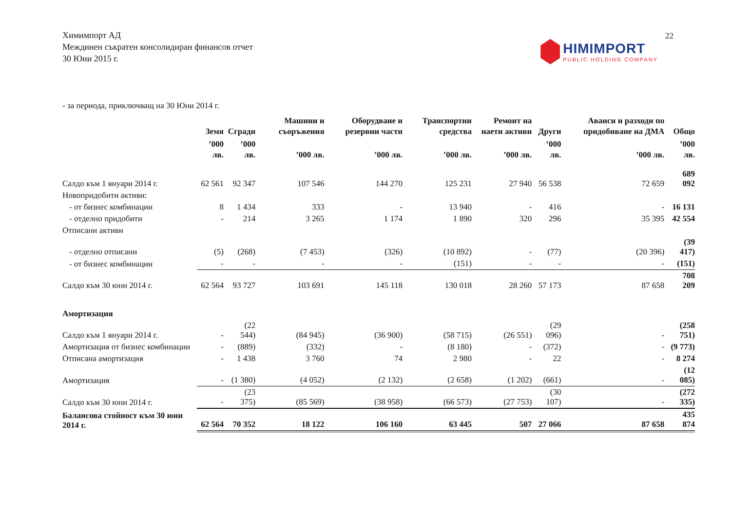22
Химимпорт АД
Междинен съкратен консолидиран финансов отчет
30 Юни 2015 г.
HIMIMPORT
PUBLIC HOLDING COMPANY
- за периода, приключващ на 30 Юни 2014 г.
| | Земя | Сгради | Машини и съоръжения | Оборудване и резервни части | Транспортни средства | Ремонт на наети активи | Други | Аванси и разходи по придобиване на ДМА | Общо |
| --- | --- | --- | --- | --- | --- | --- | --- | --- | --- |
| | ’000 лв. | ’000 лв. | ’000 лв. | ’000 лв. | ’000 лв. | ’000 лв. | ’000 лв. | ’000 лв. | ’000 лв. |
| Салдо към 1 януари 2014 г. | 62 561 | 92 347 | 107 546 | 144 270 | 125 231 | 27 940 | 56 538 | 72 659 | 689 092 |
| Новопридобити активи: | | | | | | | | | |
| - от бизнес комбинации | 8 | 1 434 | 333 | - | 13 940 | - | 416 | - | 16 131 |
| - отделно придобити | - | 214 | 3 265 | 1 174 | 1 890 | 320 | 296 | 35 395 | 42 554 |
| Отписани активи | | | | | | | | | |
| - отделно отписани | (5) | (268) | (7 453) | (326) | (10 892) | - | (77) | (20 396) | (39 417) |
| - от бизнес комбинации | - | - | - | - | (151) | - | - | - | (151) |
| Салдо към 30 юни 2014 г. | 62 564 | 93 727 | 103 691 | 145 118 | 130 018 | 28 260 | 57 173 | 87 658 | 708 209 |
| Амортизация | | | | | | | | | |
| Салдо към 1 януари 2014 г. | - | (22 544) | (84 945) | (36 900) | (58 715) | (26 551) | (29 096) | - | (258 751) |
| Амортизация от бизнес комбинации | - | (889) | (332) | - | (8 180) | - | (372) | - | (9 773) |
| Отписана амортизация | - | 1 438 | 3 760 | 74 | 2 980 | - | 22 | - | 8 274 |
| Амортизация | - | (1 380) | (4 052) | (2 132) | (2 658) | (1 202) | (661) | - | (12 085) |
| Салдо към 30 юни 2014 г. | - | (23 375) | (85 569) | (38 958) | (66 573) | (27 753) | (30 107) | - | (272 335) |
| Балансова стойност към 30 юни 2014 г. | 62 564 | 70 352 | 18 122 | 106 160 | 63 445 | 507 | 27 066 | 87 658 | 435 874 |